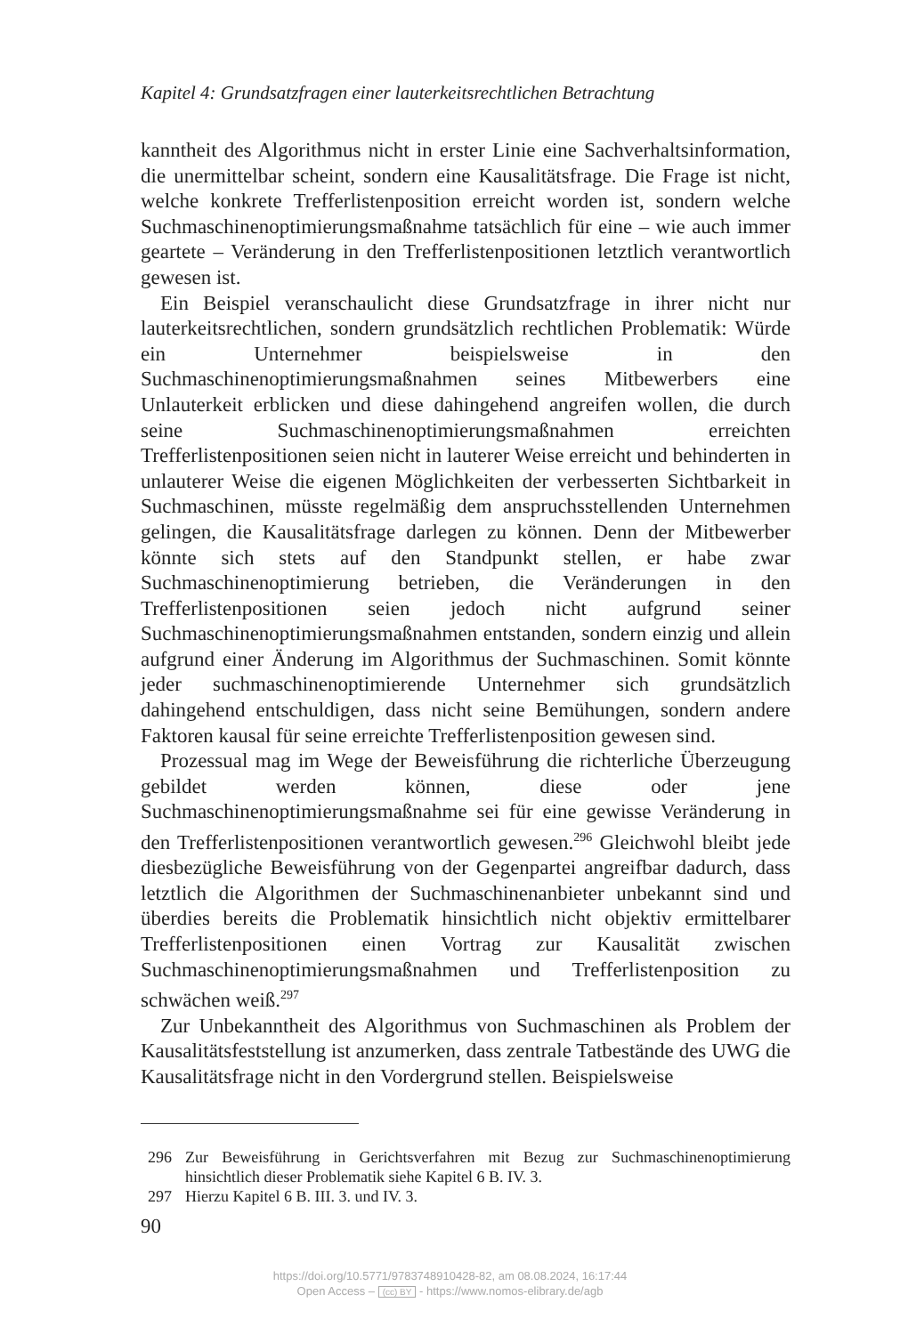Kapitel 4: Grundsatzfragen einer lauterkeitsrechtlichen Betrachtung
kanntheit des Algorithmus nicht in erster Linie eine Sachverhaltsinformation, die unermittelbar scheint, sondern eine Kausalitätsfrage. Die Frage ist nicht, welche konkrete Trefferlistenposition erreicht worden ist, sondern welche Suchmaschinenoptimierungsmaßnahme tatsächlich für eine – wie auch immer geartete – Veränderung in den Trefferlistenpositionen letztlich verantwortlich gewesen ist.
Ein Beispiel veranschaulicht diese Grundsatzfrage in ihrer nicht nur lauterkeitsrechtlichen, sondern grundsätzlich rechtlichen Problematik: Würde ein Unternehmer beispielsweise in den Suchmaschinenoptimierungsmaßnahmen seines Mitbewerbers eine Unlauterkeit erblicken und diese dahingehend angreifen wollen, die durch seine Suchmaschinenoptimierungsmaßnahmen erreichten Trefferlistenpositionen seien nicht in lauterer Weise erreicht und behinderten in unlauterer Weise die eigenen Möglichkeiten der verbesserten Sichtbarkeit in Suchmaschinen, müsste regelmäßig dem anspruchsstellenden Unternehmen gelingen, die Kausalitätsfrage darlegen zu können. Denn der Mitbewerber könnte sich stets auf den Standpunkt stellen, er habe zwar Suchmaschinenoptimierung betrieben, die Veränderungen in den Trefferlistenpositionen seien jedoch nicht aufgrund seiner Suchmaschinenoptimierungsmaßnahmen entstanden, sondern einzig und allein aufgrund einer Änderung im Algorithmus der Suchmaschinen. Somit könnte jeder suchmaschinenoptimierende Unternehmer sich grundsätzlich dahingehend entschuldigen, dass nicht seine Bemühungen, sondern andere Faktoren kausal für seine erreichte Trefferlistenposition gewesen sind.
Prozessual mag im Wege der Beweisführung die richterliche Überzeugung gebildet werden können, diese oder jene Suchmaschinenoptimierungsmaßnahme sei für eine gewisse Veränderung in den Trefferlistenpositionen verantwortlich gewesen.<sup>296</sup> Gleichwohl bleibt jede diesbezügliche Beweisführung von der Gegenpartei angreifbar dadurch, dass letztlich die Algorithmen der Suchmaschinenanbieter unbekannt sind und überdies bereits die Problematik hinsichtlich nicht objektiv ermittelbarer Trefferlistenpositionen einen Vortrag zur Kausalität zwischen Suchmaschinenoptimierungsmaßnahmen und Trefferlistenposition zu schwächen weiß.<sup>297</sup>
Zur Unbekanntheit des Algorithmus von Suchmaschinen als Problem der Kausalitätsfeststellung ist anzumerken, dass zentrale Tatbestände des UWG die Kausalitätsfrage nicht in den Vordergrund stellen. Beispielsweise
296 Zur Beweisführung in Gerichtsverfahren mit Bezug zur Suchmaschinenoptimierung hinsichtlich dieser Problematik siehe Kapitel 6 B. IV. 3.
297 Hierzu Kapitel 6 B. III. 3. und IV. 3.
90
https://doi.org/10.5771/9783748910428-82, am 08.08.2024, 16:17:44
Open Access – (cc) BY - https://www.nomos-elibrary.de/agb